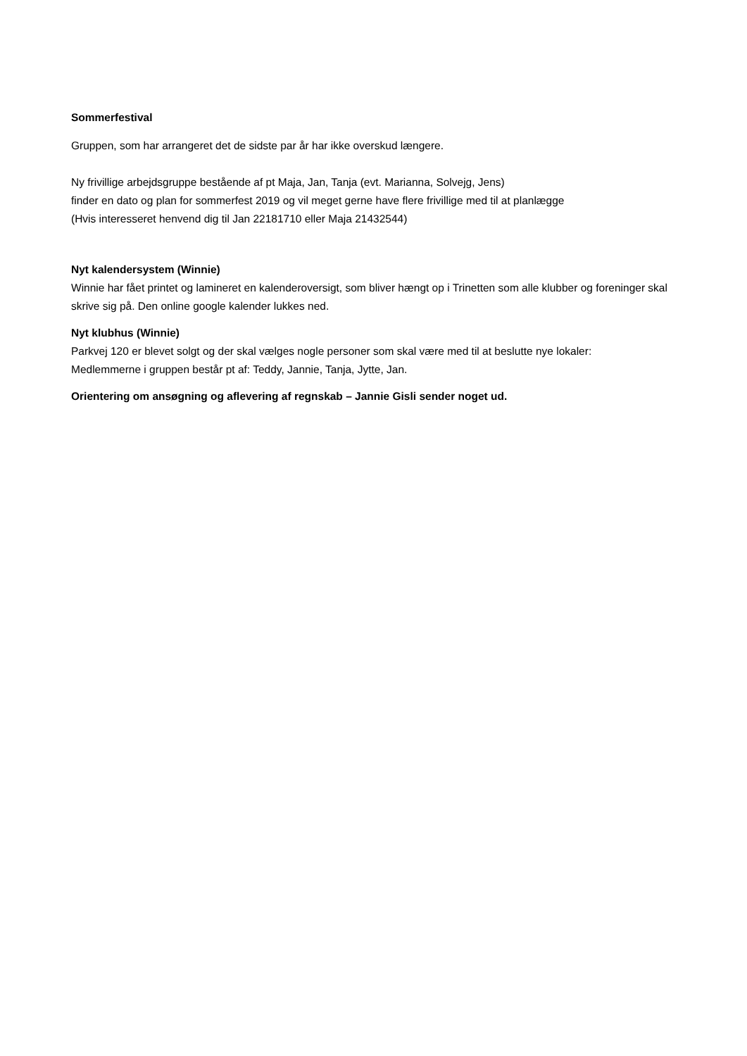Sommerfestival
Gruppen, som har arrangeret det de sidste par år har ikke overskud længere.
Ny frivillige arbejdsgruppe bestående af pt Maja, Jan, Tanja (evt. Marianna, Solvejg, Jens)
finder en dato og plan for sommerfest 2019 og vil meget gerne have flere frivillige med til at planlægge
(Hvis interesseret henvend dig til Jan 22181710 eller Maja 21432544)
Nyt kalendersystem (Winnie)
Winnie har fået printet og lamineret en kalenderoversigt, som bliver hængt op i Trinetten som alle klubber og foreninger skal skrive sig på. Den online google kalender lukkes ned.
Nyt klubhus (Winnie)
Parkvej 120 er blevet solgt og der skal vælges nogle personer som skal være med til at beslutte nye lokaler:
Medlemmerne i gruppen består pt af: Teddy, Jannie, Tanja, Jytte, Jan.
Orientering om ansøgning og aflevering af regnskab – Jannie Gisli sender noget ud.